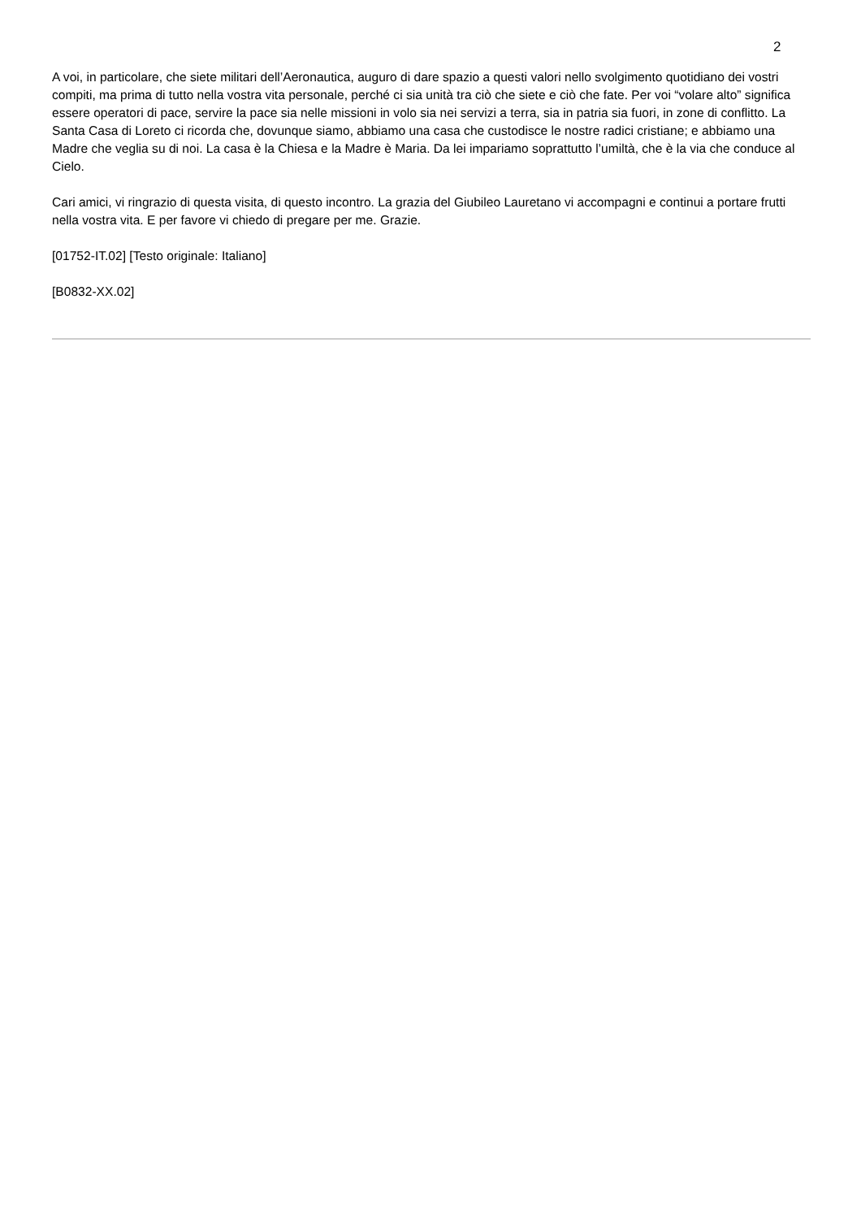2
A voi, in particolare, che siete militari dell’Aeronautica, auguro di dare spazio a questi valori nello svolgimento quotidiano dei vostri compiti, ma prima di tutto nella vostra vita personale, perché ci sia unità tra ciò che siete e ciò che fate. Per voi “volare alto” significa essere operatori di pace, servire la pace sia nelle missioni in volo sia nei servizi a terra, sia in patria sia fuori, in zone di conflitto. La Santa Casa di Loreto ci ricorda che, dovunque siamo, abbiamo una casa che custodisce le nostre radici cristiane; e abbiamo una Madre che veglia su di noi. La casa è la Chiesa e la Madre è Maria. Da lei impariamo soprattutto l’umiltà, che è la via che conduce al Cielo.
Cari amici, vi ringrazio di questa visita, di questo incontro. La grazia del Giubileo Lauretano vi accompagni e continui a portare frutti nella vostra vita. E per favore vi chiedo di pregare per me. Grazie.
[01752-IT.02] [Testo originale: Italiano]
[B0832-XX.02]